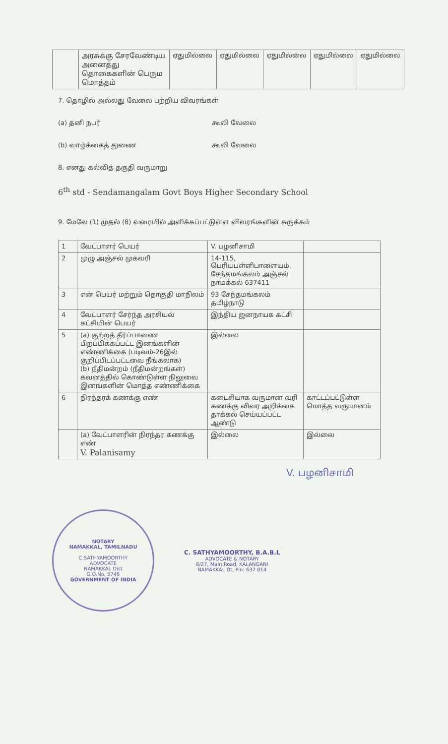| | அரசுக்கு சேரவேண்டிய அனைத்து தொகைகளின் பெரும மொத்தம் | ஏதுமில்லை | ஏதுமில்லை | ஏதுமில்லை | ஏதுமில்லை | ஏதுமில்லை |
7. தொழில் அல்லது வேலை பற்றிய விவரங்கள்
(a) தனி நபர் கூலி வேலை
(b) வாழ்க்கைத் துணை கூலி வேலை
8. எனது கல்வித் தகுதி வருமாறு
6<sup>th</sup> std - Sendamangalam Govt Boys Higher Secondary School
9. மேலே (1) முதல் (8) வரையில் அளிக்கப்பட்டுள்ள விவரங்களின் சுருக்கம்
| 1 | வேட்பாளர் பெயர் | V. பழனிசாமி | |
| 2 | முழு அஞ்சல் முகவரி | 14-115, பெரியபள்ளிபாளையம், சேந்தமங்கலம் அஞ்சல் நாமக்கல் 637411 | |
| 3 | என் பெயர் மற்றும் தொகுதி மாநிலம் | 93 சேந்தமங்கலம் தமிழ்நாடு | |
| 4 | வேட்பாளர் சேர்ந்த அரசியல் கட்சியின் பெயர் | இந்திய ஜனநாயக கட்சி | |
| 5 | (a) குற்றத் தீர்ப்பாணை பிறப்பிக்கப்பட்ட இனங்களின் எண்ணிக்கை (படிவம்-26இல் குறிப்பிடப்பட்டவை நீங்கலாக) (b) நீதிமன்றம் (நீதிமன்றங்கள்) கவனத்தில் கொண்டுள்ள நிலுவை இனங்களின் மொத்த எண்ணிக்கை | இல்லை | |
| 6 | நிரந்தரக் கணக்கு எண் | கடைசியாக வருமான வரி கணக்கு விவர அறிக்கை தாக்கல் செய்யப்பட்ட ஆண்டு | காட்டப்பட்டுள்ள மொத்த வருமானம் |
| | (a) வேட்பாளரின் நிரந்தர கணக்கு எண் V. Palanisamy | இல்லை | இல்லை |
V. பழனிசாமி
NOTARY
NAMAKKAL, TAMILNADU
C.SATHYAMOORTHY
ADVOCATE
NAMAKKAL Dist
G.O.No. 5746
GOVERNMENT OF INDIA
C. SATHYAMOORTHY, B.A.B.L
ADVOCATE & NOTARY
8/27, Main Road, KALANGANI
NAMAKKAL Dt, Pin: 637 014